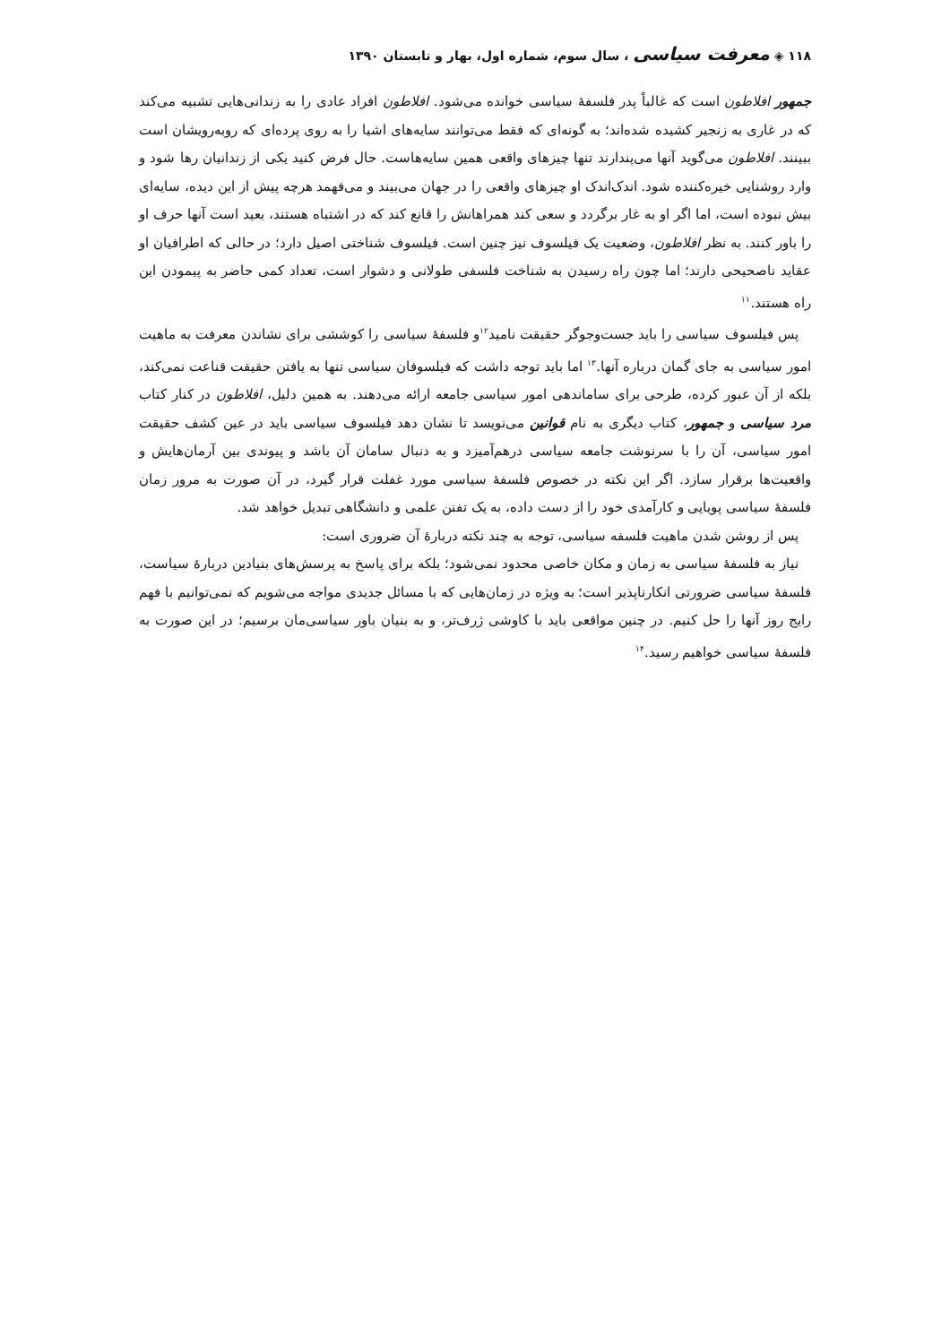۱۱۸ ◈ معرفت سیاسی ، سال سوم، شماره اول، بهار و تابستان ۱۳۹۰
جمهور افلاطون است که غالباً پدر فلسفهٔ سیاسی خوانده می‌شود. افلاطون افراد عادی را به زندانی‌هایی تشبیه می‌کند که در غاری به زنجیر کشیده شده‌اند؛ به گونه‌ای که فقط می‌توانند سایه‌های اشیا را به روی پرده‌ای که روبه‌رویشان است ببینند. افلاطون می‌گوید آنها می‌پندارند تنها چیزهای واقعی همین سایه‌هاست. حال فرض کنید یکی از زندانیان رها شود و وارد روشنایی خیره‌کننده شود. اندک‌اندک او چیزهای واقعی را در جهان می‌بیند و می‌فهمد هرچه پیش از این دیده، سایه‌ای بیش نبوده است، اما اگر او به غار برگردد و سعی کند همراهانش را قانع کند که در اشتباه هستند، بعید است آنها حرف او را باور کنند. به نظر افلاطون، وضعیت یک فیلسوف نیز چنین است. فیلسوف شناختی اصیل دارد؛ در حالی که اطرافیان او عقاید ناصحیحی دارند؛ اما چون راه رسیدن به شناخت فلسفی طولانی و دشوار است، تعداد کمی حاضر به پیمودن این راه هستند.<sup>۱۱</sup>
پس فیلسوف سیاسی را باید جست‌وجوگر حقیقت نامید<sup>۱۲</sup>و فلسفهٔ سیاسی را کوششی برای نشاندن معرفت به ماهیت امور سیاسی به جای گمان درباره آنها.<sup>۱۳</sup> اما باید توجه داشت که فیلسوفان سیاسی تنها به یافتن حقیقت قناعت نمی‌کند، بلکه از آن عبور کرده، طرحی برای ساماندهی امور سیاسی جامعه ارائه می‌دهند. به همین دلیل، افلاطون در کنار کتاب مرد سیاسی و جمهور، کتاب دیگری به نام قوانین می‌نویسد تا نشان دهد فیلسوف سیاسی باید در عین کشف حقیقت امور سیاسی، آن را با سرنوشت جامعه سیاسی درهم‌آمیزد و به دنبال سامان آن باشد و پیوندی بین آرمان‌هایش و واقعیت‌ها برقرار سازد. اگر این نکته در خصوص فلسفهٔ سیاسی مورد غفلت قرار گیرد، در آن صورت به مرور زمان فلسفهٔ سیاسی پویایی و کارآمدی خود را از دست داده، به یک تفنن علمی و دانشگاهی تبدیل خواهد شد.
پس از روشن شدن ماهیت فلسفه سیاسی، توجه به چند نکته دربارهٔ آن ضروری است:
نیاز به فلسفهٔ سیاسی به زمان و مکان خاصی محدود نمی‌شود؛ بلکه برای پاسخ به پرسش‌های بنیادین دربارهٔ سیاست، فلسفهٔ سیاسی ضرورتی انکارناپذیر است؛ به ویژه در زمان‌هایی که با مسائل جدیدی مواجه می‌شویم که نمی‌توانیم با فهم رایج روز آنها را حل کنیم. در چنین مواقعی باید با کاوشی ژرف‌تر، و به بنیان باور سیاسی‌مان برسیم؛ در این صورت به فلسفهٔ سیاسی خواهیم رسید.<sup>۱۴</sup>